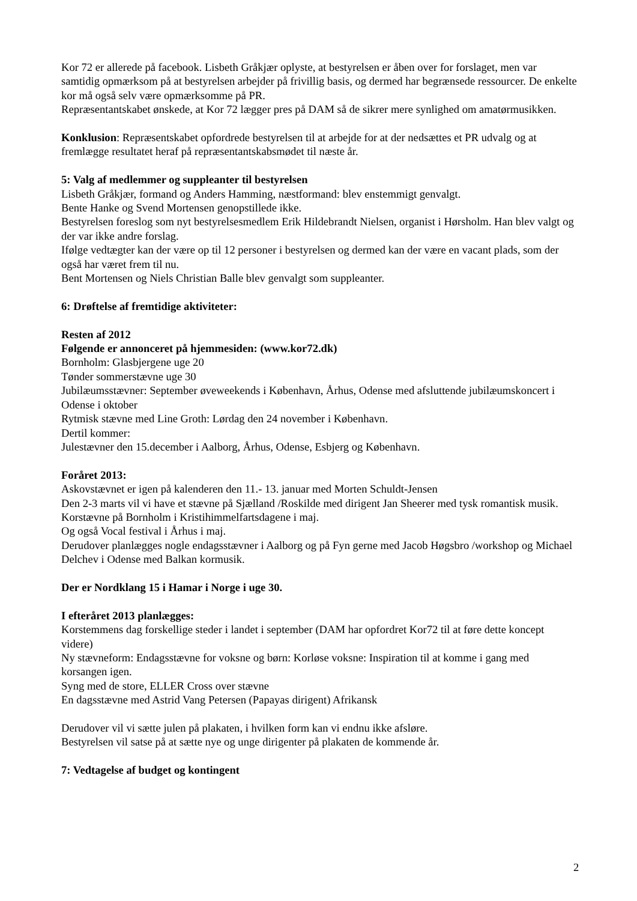Kor 72 er allerede på facebook. Lisbeth Gråkjær oplyste, at bestyrelsen er åben over for forslaget, men var samtidig opmærksom på at bestyrelsen arbejder på frivillig basis, og dermed har begrænsede ressourcer. De enkelte kor må også selv være opmærksomme på PR.
Repræsentantskabet ønskede, at Kor 72 lægger pres på DAM så de sikrer mere synlighed om amatørmusikken.
Konklusion: Repræsentskabet opfordrede bestyrelsen til at arbejde for at der nedsættes et PR udvalg og at fremlægge resultatet heraf på repræsentantskabsmødet til næste år.
5: Valg af medlemmer og suppleanter til bestyrelsen
Lisbeth Gråkjær, formand og Anders Hamming, næstformand: blev enstemmigt genvalgt.
Bente Hanke og Svend Mortensen genopstillede ikke.
Bestyrelsen foreslog som nyt bestyrelsesmedlem Erik Hildebrandt Nielsen, organist i Hørsholm. Han blev valgt og der var ikke andre forslag.
Ifølge vedtægter kan der være op til 12 personer i bestyrelsen og dermed kan der være en vacant plads, som der også har været frem til nu.
Bent Mortensen og Niels Christian Balle blev genvalgt som suppleanter.
6: Drøftelse af fremtidige aktiviteter:
Resten af 2012
Følgende er annonceret på hjemmesiden: (www.kor72.dk)
Bornholm: Glasbjergene uge 20
Tønder sommerstævne uge 30
Jubilæumsstævner: September øveweekends i København, Århus, Odense med afsluttende jubilæumskoncert i Odense i oktober
Rytmisk stævne med Line Groth: Lørdag den 24 november i København.
Dertil kommer:
Julestævner den 15.december i Aalborg, Århus, Odense, Esbjerg og København.
Foråret 2013:
Askovstævnet er igen på kalenderen den 11.- 13. januar med Morten Schuldt-Jensen
Den 2-3 marts vil vi have et stævne på Sjælland /Roskilde med dirigent Jan Sheerer med tysk romantisk musik.
Korstævne på Bornholm i Kristihimmelfartsdagene i maj.
Og også Vocal festival i Århus i maj.
Derudover planlægges nogle endagsstævner i Aalborg og på Fyn gerne med Jacob Høgsbro /workshop og Michael Delchev i Odense med Balkan kormusik.
Der er Nordklang 15 i Hamar i Norge i uge 30.
I efteråret 2013 planlægges:
Korstemmens dag forskellige steder i landet i september (DAM har opfordret Kor72 til at føre dette koncept videre)
Ny stævneform: Endagsstævne for voksne og børn: Korløse voksne: Inspiration til at komme i gang med korsangen igen.
Syng med de store, ELLER Cross over stævne
En dagsstævne med Astrid Vang Petersen (Papayas dirigent) Afrikansk
Derudover vil vi sætte julen på plakaten, i hvilken form kan vi endnu ikke afsløre.
Bestyrelsen vil satse på at sætte nye og unge dirigenter på plakaten de kommende år.
7: Vedtagelse af budget og kontingent
2